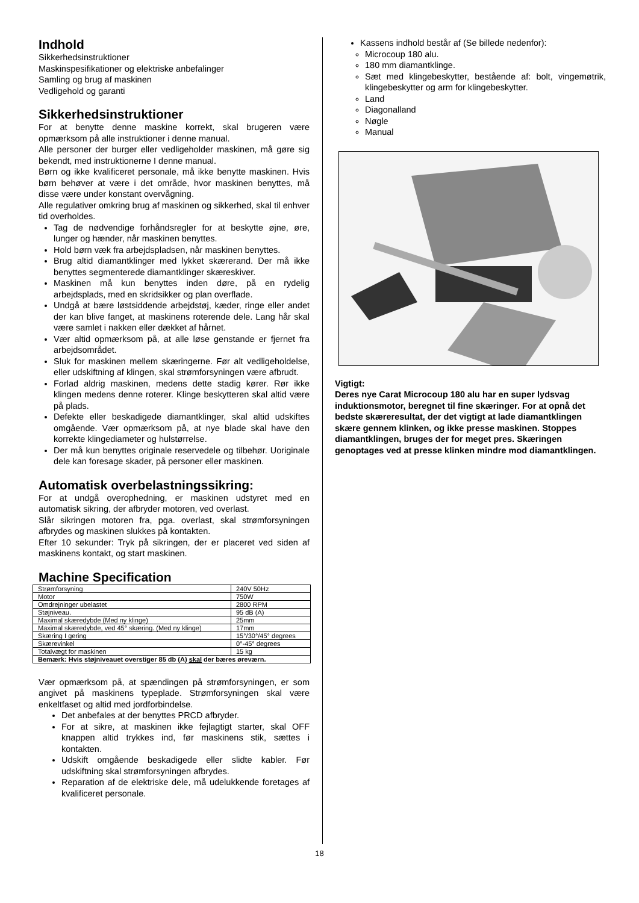Indhold
Sikkerhedsinstruktioner
Maskinspesifikationer og elektriske anbefalinger
Samling og brug af maskinen
Vedligehold og garanti
Sikkerhedsinstruktioner
For at benytte denne maskine korrekt, skal brugeren være opmærksom på alle instruktioner i denne manual.
Alle personer der burger eller vedligeholder maskinen, må gøre sig bekendt, med instruktionerne I denne manual.
Børn og ikke kvalificeret personale, må ikke benytte maskinen. Hvis børn behøver at være i det område, hvor maskinen benyttes, må disse være under konstant overvågning.
Alle regulativer omkring brug af maskinen og sikkerhed, skal til enhver tid overholdes.
Tag de nødvendige forhåndsregler for at beskytte øjne, øre, lunger og hænder, når maskinen benyttes.
Hold børn væk fra arbejdspladsen, når maskinen benyttes.
Brug altid diamantklinger med lykket skærerand. Der må ikke benyttes segmenterede diamantklinger skæreskiver.
Maskinen må kun benyttes inden døre, på en rydelig arbejdsplads, med en skridsikker og plan overflade.
Undgå at bære løstsiddende arbejdstøj, kæder, ringe eller andet der kan blive fanget, at maskinens roterende dele. Lang hår skal være samlet i nakken eller dækket af hårnet.
Vær altid opmærksom på, at alle løse genstande er fjernet fra arbejdsområdet.
Sluk for maskinen mellem skæringerne. Før alt vedligeholdelse, eller udskiftning af klingen, skal strømforsyningen være afbrudt.
Forlad aldrig maskinen, medens dette stadig kører. Rør ikke klingen medens denne roterer. Klinge beskytteren skal altid være på plads.
Defekte eller beskadigede diamantklinger, skal altid udskiftes omgående. Vær opmærksom på, at nye blade skal have den korrekte klingediameter og hulstørrelse.
Der må kun benyttes originale reservedele og tilbehør. Uoriginale dele kan foresage skader, på personer eller maskinen.
Automatisk overbelastningssikring:
For at undgå overophedning, er maskinen udstyret med en automatisk sikring, der afbryder motoren, ved overlast.
Slår sikringen motoren fra, pga. overlast, skal strømforsyningen afbrydes og maskinen slukkes på kontakten.
Efter 10 sekunder: Tryk på sikringen, der er placeret ved siden af maskinens kontakt, og start maskinen.
Machine Specification
| Strømforsyning | 240V 50Hz |
| Motor | 750W |
| Omdrejninger ubelastet | 2800 RPM |
| Støjniveau. | 95 dB (A) |
| Maximal skæredybde (Med ny klinge) | 25mm |
| Maximal skæredybde, ved 45° skæring. (Med ny klinge) | 17mm |
| Skæring I gering | 15°/30°/45° degrees |
| Skærevinkel | 0°-45° degrees |
| Totalvægt for maskinen | 15 kg |
| Bemærk: Hvis støjniveauet overstiger 85 db (A) skal der bæres øreværn. | |
Vær opmærksom på, at spændingen på strømforsyningen, er som angivet på maskinens typeplade. Strømforsyningen skal være enkeltfaset og altid med jordforbindelse.
Det anbefales at der benyttes PRCD afbryder.
For at sikre, at maskinen ikke fejlagtigt starter, skal OFF knappen altid trykkes ind, før maskinens stik, sættes i kontakten.
Udskift omgående beskadigede eller slidte kabler. Før udskiftning skal strømforsyningen afbrydes.
Reparation af de elektriske dele, må udelukkende foretages af kvalificeret personale.
Kassens indhold består af (Se billede nedenfor):
Microcoup 180 alu.
180 mm diamantklinge.
Sæt med klingebeskytter, bestående af: bolt, vingemøtrik, klingebeskytter og arm for klingebeskytter.
Land
Diagonalland
Nøgle
Manual
Vigtigt:
Deres nye Carat Microcoup 180 alu har en super lydsvag induktionsmotor, beregnet til fine skæringer. For at opnå det bedste skæreresultat, der det vigtigt at lade diamantklingen skære gennem klinken, og ikke presse maskinen. Stoppes diamantklingen, bruges der for meget pres. Skæringen genoptages ved at presse klinken mindre mod diamantklingen.
18